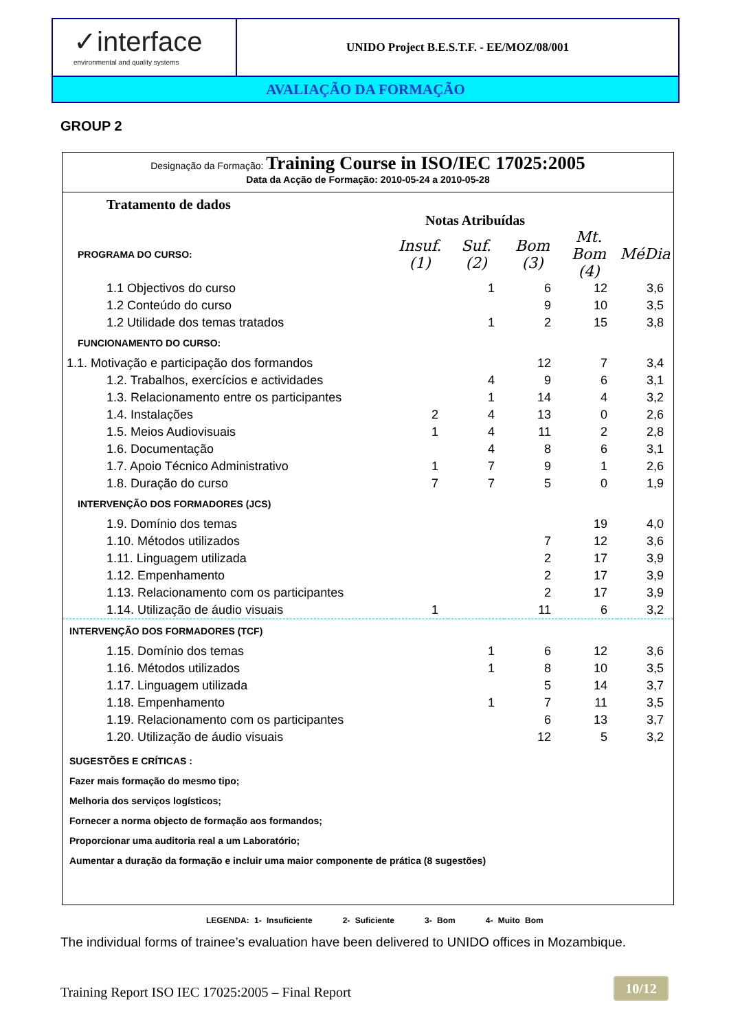✓interface
environmental and quality systems
UNIDO Project B.E.S.T.F. - EE/MOZ/08/001
AVALIAÇÃO DA FORMAÇÃO
GROUP 2
Designação da Formação: Training Course in ISO/IEC 17025:2005
Data da Acção de Formação: 2010-05-24 a 2010-05-28
Tratamento de dados
Notas Atribuídas
| PROGRAMA DO CURSO: | Insuf. (1) | Suf. (2) | Bom (3) | Mt. Bom (4) | MéDia |
| 1.1 Objectivos do curso | | 1 | 6 | 12 | 3,6 |
| 1.2 Conteúdo do curso | | | 9 | 10 | 3,5 |
| 1.2 Utilidade dos temas tratados | | 1 | 2 | 15 | 3,8 |
| FUNCIONAMENTO DO CURSO: | | | | | |
| 1.1. Motivação e participação dos formandos | | | 12 | 7 | 3,4 |
| 1.2. Trabalhos, exercícios e actividades | | 4 | 9 | 6 | 3,1 |
| 1.3. Relacionamento entre os participantes | | 1 | 14 | 4 | 3,2 |
| 1.4. Instalações | 2 | 4 | 13 | 0 | 2,6 |
| 1.5. Meios Audiovisuais | 1 | 4 | 11 | 2 | 2,8 |
| 1.6. Documentação | | 4 | 8 | 6 | 3,1 |
| 1.7. Apoio Técnico Administrativo | 1 | 7 | 9 | 1 | 2,6 |
| 1.8. Duração do curso | 7 | 7 | 5 | 0 | 1,9 |
| INTERVENÇÃO DOS FORMADORES (JCS) | | | | | |
| 1.9. Domínio dos temas | | | | 19 | 4,0 |
| 1.10. Métodos utilizados | | | 7 | 12 | 3,6 |
| 1.11. Linguagem utilizada | | | 2 | 17 | 3,9 |
| 1.12. Empenhamento | | | 2 | 17 | 3,9 |
| 1.13. Relacionamento com os participantes | | | 2 | 17 | 3,9 |
| 1.14. Utilização de áudio visuais | 1 | | 11 | 6 | 3,2 |
| INTERVENÇÃO DOS FORMADORES (TCF) | | | | | |
| 1.15. Domínio dos temas | | 1 | 6 | 12 | 3,6 |
| 1.16. Métodos utilizados | | 1 | 8 | 10 | 3,5 |
| 1.17. Linguagem utilizada | | | 5 | 14 | 3,7 |
| 1.18. Empenhamento | | 1 | 7 | 11 | 3,5 |
| 1.19. Relacionamento com os participantes | | | 6 | 13 | 3,7 |
| 1.20. Utilização de áudio visuais | | | 12 | 5 | 3,2 |
SUGESTÕES E CRÍTICAS :
Fazer mais formação do mesmo tipo;
Melhoria dos serviços logísticos;
Fornecer a norma objecto de formação aos formandos;
Proporcionar uma auditoria real a um Laboratório;
Aumentar a duração da formação e incluir uma maior componente de prática (8 sugestões)
LEGENDA: 1- Insuficiente 2- Suficiente 3- Bom 4- Muito Bom
The individual forms of trainee’s evaluation have been delivered to UNIDO offices in Mozambique.
Training Report ISO IEC 17025:2005 – Final Report
10/12